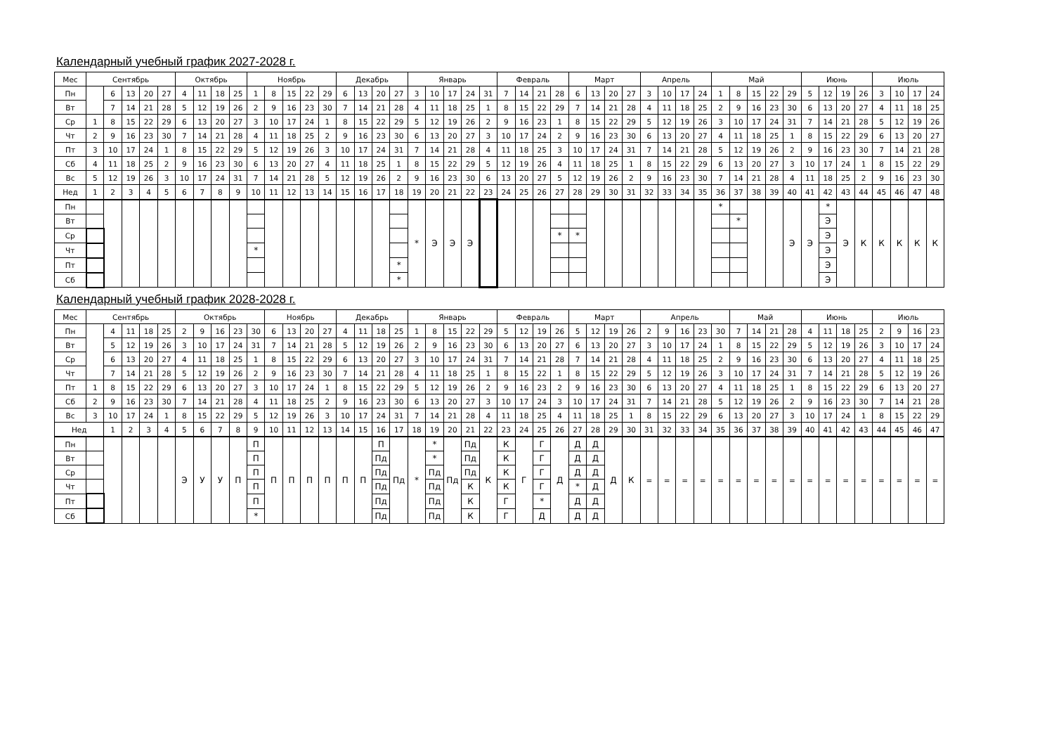Календарный учебный график 2027-2028 г.
| Мес | Сентябрь | | | | | Октябрь | | | | Ноябрь | | | | | Декабрь | | | | Январь | | | | | Февраль | | | | Март | | | | Апрель | | | | Май | | | | | Июнь | | | | Июль | | | |
| --- | --- | --- | --- | --- | --- | --- | --- | --- | --- | --- | --- | --- | --- | --- | --- | --- | --- | --- | --- | --- | --- | --- | --- | --- | --- | --- | --- | --- | --- | --- | --- | --- | --- | --- | --- | --- | --- | --- | --- | --- | --- | --- | --- | --- | --- | --- | --- | --- |
| Пн | | 6 | 13 | 20 | 27 | 4 | 11 | 18 | 25 | 1 | 8 | 15 | 22 | 29 | 6 | 13 | 20 | 27 | 3 | 10 | 17 | 24 | 31 | 7 | 14 | 21 | 28 | 6 | 13 | 20 | 27 | 3 | 10 | 17 | 24 | 1 | 8 | 15 | 22 | 29 | 5 | 12 | 19 | 26 | 3 | 10 | 17 | 24 |
| Вт | | 7 | 14 | 21 | 28 | 5 | 12 | 19 | 26 | 2 | 9 | 16 | 23 | 30 | 7 | 14 | 21 | 28 | 4 | 11 | 18 | 25 | 1 | 8 | 15 | 22 | 29 | 7 | 14 | 21 | 28 | 4 | 11 | 18 | 25 | 2 | 9 | 16 | 23 | 30 | 6 | 13 | 20 | 27 | 4 | 11 | 18 | 25 |
| Ср | 1 | 8 | 15 | 22 | 29 | 6 | 13 | 20 | 27 | 3 | 10 | 17 | 24 | 1 | 8 | 15 | 22 | 29 | 5 | 12 | 19 | 26 | 2 | 9 | 16 | 23 | 1 | 8 | 15 | 22 | 29 | 5 | 12 | 19 | 26 | 3 | 10 | 17 | 24 | 31 | 7 | 14 | 21 | 28 | 5 | 12 | 19 | 26 |
| Чт | 2 | 9 | 16 | 23 | 30 | 7 | 14 | 21 | 28 | 4 | 11 | 18 | 25 | 2 | 9 | 16 | 23 | 30 | 6 | 13 | 20 | 27 | 3 | 10 | 17 | 24 | 2 | 9 | 16 | 23 | 30 | 6 | 13 | 20 | 27 | 4 | 11 | 18 | 25 | 1 | 8 | 15 | 22 | 29 | 6 | 13 | 20 | 27 |
| Пт | 3 | 10 | 17 | 24 | 1 | 8 | 15 | 22 | 29 | 5 | 12 | 19 | 26 | 3 | 10 | 17 | 24 | 31 | 7 | 14 | 21 | 28 | 4 | 11 | 18 | 25 | 3 | 10 | 17 | 24 | 31 | 7 | 14 | 21 | 28 | 5 | 12 | 19 | 26 | 2 | 9 | 16 | 23 | 30 | 7 | 14 | 21 | 28 |
| Сб | 4 | 11 | 18 | 25 | 2 | 9 | 16 | 23 | 30 | 6 | 13 | 20 | 27 | 4 | 11 | 18 | 25 | 1 | 8 | 15 | 22 | 29 | 5 | 12 | 19 | 26 | 4 | 11 | 18 | 25 | 1 | 8 | 15 | 22 | 29 | 6 | 13 | 20 | 27 | 3 | 10 | 17 | 24 | 1 | 8 | 15 | 22 | 29 |
| Вс | 5 | 12 | 19 | 26 | 3 | 10 | 17 | 24 | 31 | 7 | 14 | 21 | 28 | 5 | 12 | 19 | 26 | 2 | 9 | 16 | 23 | 30 | 6 | 13 | 20 | 27 | 5 | 12 | 19 | 26 | 2 | 9 | 16 | 23 | 30 | 7 | 14 | 21 | 28 | 4 | 11 | 18 | 25 | 2 | 9 | 16 | 23 | 30 |
| Нед | 1 | 2 | 3 | 4 | 5 | 6 | 7 | 8 | 9 | 10 | 11 | 12 | 13 | 14 | 15 | 16 | 17 | 18 | 19 | 20 | 21 | 22 | 23 | 24 | 25 | 26 | 27 | 28 | 29 | 30 | 31 | 32 | 33 | 34 | 35 | 36 | 37 | 38 | 39 | 40 | 41 | 42 | 43 | 44 | 45 | 46 | 47 | 48 |
| Пн | | | | | | | | | | | | | | | | | | | * | Э | Э | Э | | | | | | | | | | | | | | * | | | | Э | Э | * | Э | К | К | К | К | К |
| Вт | | | | | | | | | | | | | | | | | | | | | | | | | | | | | | | | | | | | | * | | | | | Э | | | | | | |
| Ср | | | | | | | | | | | | | | | | | | | | | | | | | | | * | * | | | | | | | | | | | | | | Э | | | | | | |
| Чт | | | | | | | | | | * | | | | | | | | | | | | | | | | | | | | | | | | | | | | | | | | Э | | | | | | |
| Пт | | | | | | | | | | | | | | | | | | * | | | | | | | | | | | | | | | | | | | | | | | | Э | | | | | | |
| Сб | | | | | | | | | | | | | | | | | | * | | | | | | | | | | | | | | | | | | | | | | | | Э | | | | | | |
Календарный учебный график 2028-2028 г.
| Мес | Сентябрь | | | | | Октябрь | | | | | Ноябрь | | | | Декабрь | | | | Январь | | | | | Февраль | | | | Март | | | | Апрель | | | | | Май | | | | Июнь | | | | Июль | | | |
| --- | --- | --- | --- | --- | --- | --- | --- | --- | --- | --- | --- | --- | --- | --- | --- | --- | --- | --- | --- | --- | --- | --- | --- | --- | --- | --- | --- | --- | --- | --- | --- | --- | --- | --- | --- | --- | --- | --- | --- | --- | --- | --- | --- | --- | --- | --- | --- | --- |
| Пн | | 4 | 11 | 18 | 25 | 2 | 9 | 16 | 23 | 30 | 6 | 13 | 20 | 27 | 4 | 11 | 18 | 25 | 1 | 8 | 15 | 22 | 29 | 5 | 12 | 19 | 26 | 5 | 12 | 19 | 26 | 2 | 9 | 16 | 23 | 30 | 7 | 14 | 21 | 28 | 4 | 11 | 18 | 25 | 2 | 9 | 16 | 23 |
| Вт | | 5 | 12 | 19 | 26 | 3 | 10 | 17 | 24 | 31 | 7 | 14 | 21 | 28 | 5 | 12 | 19 | 26 | 2 | 9 | 16 | 23 | 30 | 6 | 13 | 20 | 27 | 6 | 13 | 20 | 27 | 3 | 10 | 17 | 24 | 1 | 8 | 15 | 22 | 29 | 5 | 12 | 19 | 26 | 3 | 10 | 17 | 24 |
| Ср | | 6 | 13 | 20 | 27 | 4 | 11 | 18 | 25 | 1 | 8 | 15 | 22 | 29 | 6 | 13 | 20 | 27 | 3 | 10 | 17 | 24 | 31 | 7 | 14 | 21 | 28 | 7 | 14 | 21 | 28 | 4 | 11 | 18 | 25 | 2 | 9 | 16 | 23 | 30 | 6 | 13 | 20 | 27 | 4 | 11 | 18 | 25 |
| Чт | | 7 | 14 | 21 | 28 | 5 | 12 | 19 | 26 | 2 | 9 | 16 | 23 | 30 | 7 | 14 | 21 | 28 | 4 | 11 | 18 | 25 | 1 | 8 | 15 | 22 | 1 | 8 | 15 | 22 | 29 | 5 | 12 | 19 | 26 | 3 | 10 | 17 | 24 | 31 | 7 | 14 | 21 | 28 | 5 | 12 | 19 | 26 |
| Пт | 1 | 8 | 15 | 22 | 29 | 6 | 13 | 20 | 27 | 3 | 10 | 17 | 24 | 1 | 8 | 15 | 22 | 29 | 5 | 12 | 19 | 26 | 2 | 9 | 16 | 23 | 2 | 9 | 16 | 23 | 30 | 6 | 13 | 20 | 27 | 4 | 11 | 18 | 25 | 1 | 8 | 15 | 22 | 29 | 6 | 13 | 20 | 27 |
| Сб | 2 | 9 | 16 | 23 | 30 | 7 | 14 | 21 | 28 | 4 | 11 | 18 | 25 | 2 | 9 | 16 | 23 | 30 | 6 | 13 | 20 | 27 | 3 | 10 | 17 | 24 | 3 | 10 | 17 | 24 | 31 | 7 | 14 | 21 | 28 | 5 | 12 | 19 | 26 | 2 | 9 | 16 | 23 | 30 | 7 | 14 | 21 | 28 |
| Вс | 3 | 10 | 17 | 24 | 1 | 8 | 15 | 22 | 29 | 5 | 12 | 19 | 26 | 3 | 10 | 17 | 24 | 31 | 7 | 14 | 21 | 28 | 4 | 11 | 18 | 25 | 4 | 11 | 18 | 25 | 1 | 8 | 15 | 22 | 29 | 6 | 13 | 20 | 27 | 3 | 10 | 17 | 24 | 1 | 8 | 15 | 22 | 29 |
| Нед | | 1 | 2 | 3 | 4 | 5 | 6 | 7 | 8 | 9 | 10 | 11 | 12 | 13 | 14 | 15 | 16 | 17 | 18 | 19 | 20 | 21 | 22 | 23 | 24 | 25 | 26 | 27 | 28 | 29 | 30 | 31 | 32 | 33 | 34 | 35 | 36 | 37 | 38 | 39 | 40 | 41 | 42 | 43 | 44 | 45 | 46 | 47 |
| Пн | | | | | | Э | У | У | П | П | П | П | П | П | П | П | П | Пд | * | * | Пд | Пд | К | К | Г | Г | Д | Д | Д | Д | К | = | = | = | = | = | = | = | = | = | = | = | = | = | = | = | = | = |
| Вт | | | | | | | | | | П | | | | | | | Пд | | | * | | Пд | | К | | Г | | Д | Д | | | | | | | | | | | | | | | | | | | |
| Ср | | | | | | | | | | П | | | | | | | Пд | | | Пд | | Пд | | К | | Г | | Д | Д | | | | | | | | | | | | | | | | | | | |
| Чт | | | | | | | | | | П | | | | | | | Пд | | | Пд | | К | | К | | Г | | * | Д | | | | | | | | | | | | | | | | | | | |
| Пт | | | | | | | | | | П | | | | | | | Пд | | | Пд | | К | | Г | | * | | Д | Д | | | | | | | | | | | | | | | | | | | |
| Сб | | | | | | | | | | * | | | | | | | Пд | | | Пд | | К | | Г | | Д | | Д | Д | | | | | | | | | | | | | | | | | | | |